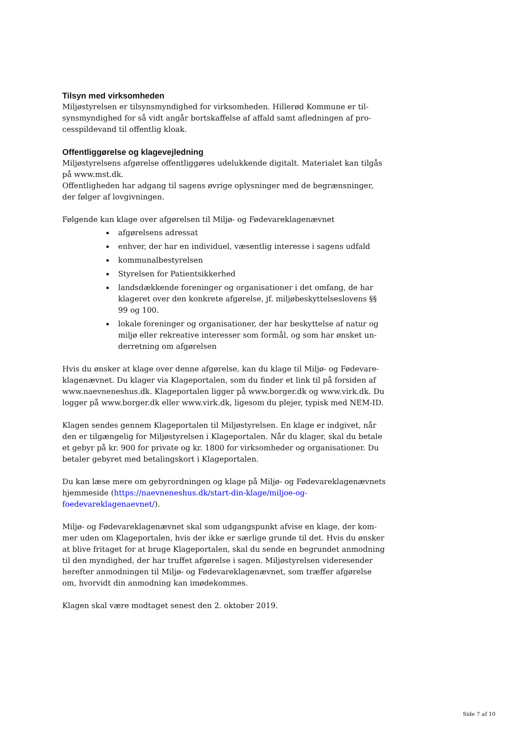Tilsyn med virksomheden
Miljøstyrelsen er tilsynsmyndighed for virksomheden. Hillerød Kommune er til-synsmyndighed for så vidt angår bortskaffelse af affald samt afledningen af pro-cesspildevand til offentlig kloak.
Offentliggørelse og klagevejledning
Miljøstyrelsens afgørelse offentliggøres udelukkende digitalt. Materialet kan tilgås på www.mst.dk.
Offentligheden har adgang til sagens øvrige oplysninger med de begrænsninger, der følger af lovgivningen.
Følgende kan klage over afgørelsen til Miljø- og Fødevareklagenævnet
afgørelsens adressat
enhver, der har en individuel, væsentlig interesse i sagens udfald
kommunalbestyrelsen
Styrelsen for Patientsikkerhed
landsdækkende foreninger og organisationer i det omfang, de har klageret over den konkrete afgørelse, jf. miljøbeskyttelseslovens §§ 99 og 100.
lokale foreninger og organisationer, der har beskyttelse af natur og miljø eller rekreative interesser som formål, og som har ønsket un-derretning om afgørelsen
Hvis du ønsker at klage over denne afgørelse, kan du klage til Miljø- og Fødevare-klagenævnet. Du klager via Klageportalen, som du finder et link til på forsiden af www.naevneneshus.dk. Klageportalen ligger på www.borger.dk og www.virk.dk. Du logger på www.borger.dk eller www.virk.dk, ligesom du plejer, typisk med NEM-ID.
Klagen sendes gennem Klageportalen til Miljøstyrelsen. En klage er indgivet, når den er tilgængelig for Miljøstyrelsen i Klageportalen. Når du klager, skal du betale et gebyr på kr. 900 for private og kr. 1800 for virksomheder og organisationer. Du betaler gebyret med betalingskort i Klageportalen.
Du kan læse mere om gebyrordningen og klage på Miljø- og Fødevareklagenævnets hjemmeside (https://naevneneshus.dk/start-din-klage/miljoe-og-foedevareklagenaevnet/).
Miljø- og Fødevareklagenævnet skal som udgangspunkt afvise en klage, der kom-mer uden om Klageportalen, hvis der ikke er særlige grunde til det. Hvis du ønsker at blive fritaget for at bruge Klageportalen, skal du sende en begrundet anmodning til den myndighed, der har truffet afgørelse i sagen. Miljøstyrelsen videresender herefter anmodningen til Miljø- og Fødevareklagenævnet, som træffer afgørelse om, hvorvidt din anmodning kan imødekommes.
Klagen skal være modtaget senest den 2. oktober 2019.
Side 7 af 10